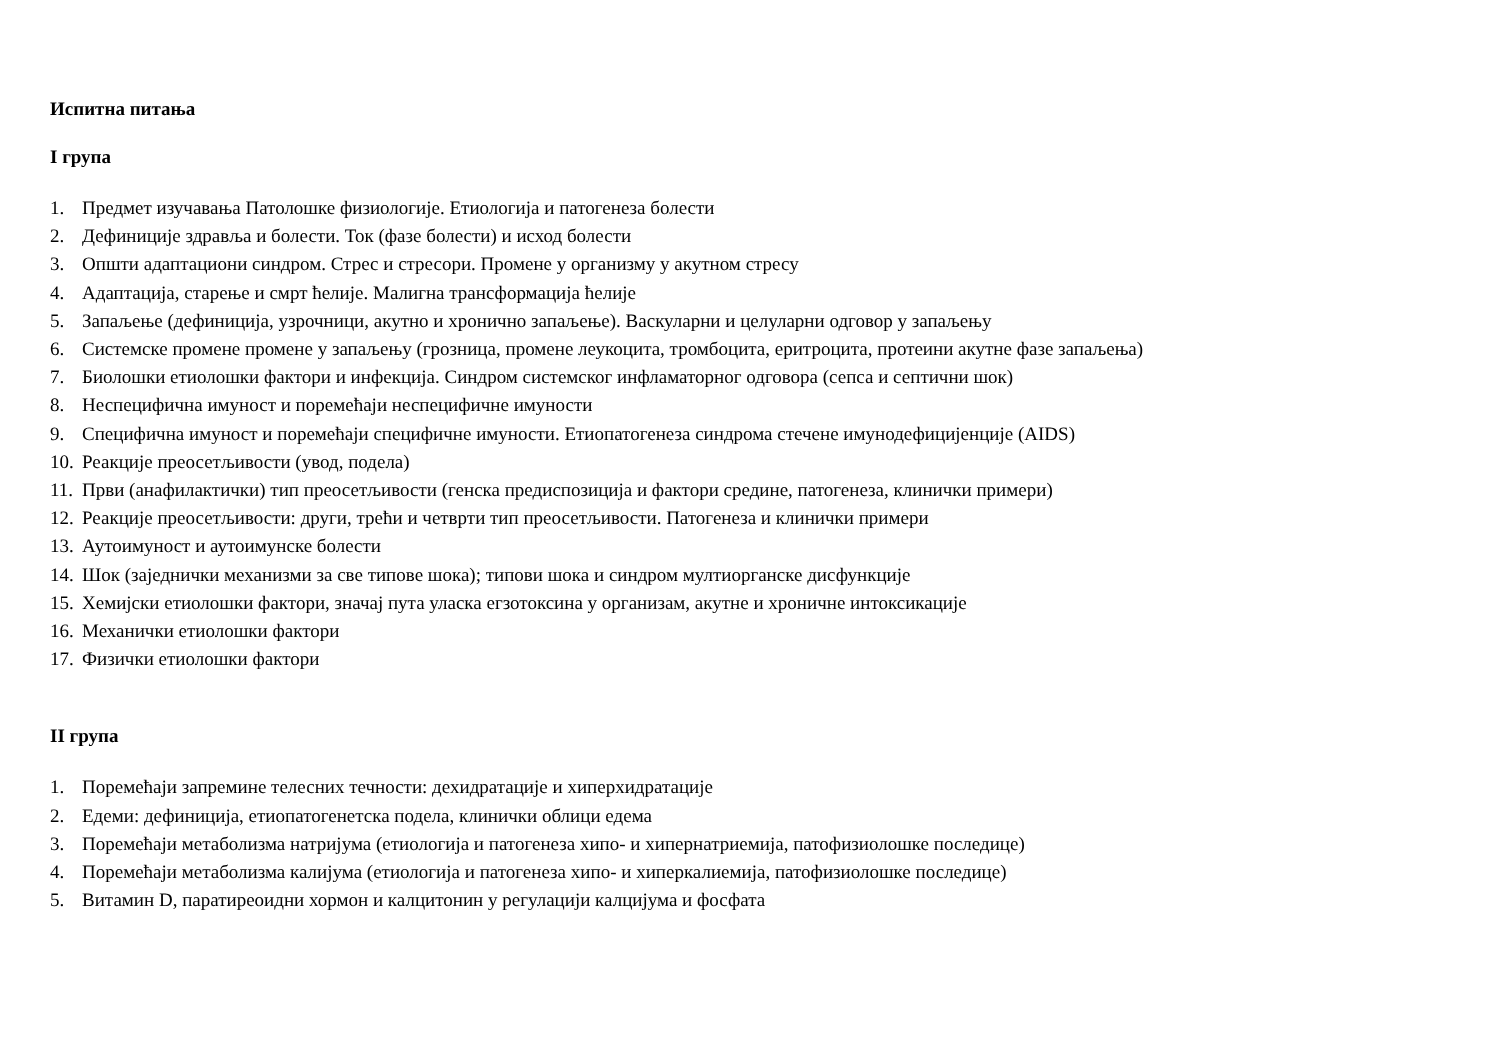Испитна питања
I група
1. Предмет изучавања Патолошке физиологије. Етиологија и патогенеза болести
2. Дефиниције здравља и болести. Ток (фазе болести) и исход болести
3. Општи адаптациони синдром. Стрес и стресори. Промене у организму у акутном стресу
4. Адаптација, старење и смрт ћелије. Малигна трансформација ћелије
5. Запаљење (дефиниција, узрочници, акутно и хронично запаљење). Васкуларни и целуларни одговор у запаљењу
6. Системске промене промене у запаљењу (грозница, промене леукоцита, тромбоцита, еритроцита, протеини акутне фазе запаљења)
7. Биолошки етиолошки фактори и инфекција. Синдром системског инфламаторног одговора (сепса и септични шок)
8. Неспецифична имуност и поремећаји неспецифичне имуности
9. Специфична имуност и поремећаји специфичне имуности. Етиопатогенеза синдрома стечене имунодефицијенције (AIDS)
10. Реакције преосетљивости (увод, подела)
11. Први (анафилактички) тип преосетљивости (генска предиспозиција и фактори средине, патогенеза, клинички примери)
12. Реакције преосетљивости: други, трећи и четврти тип преосетљивости. Патогенеза и клинички примери
13. Аутоимуност и аутоимунске болести
14. Шок (заједнички механизми за све типове шока); типови шока и синдром мултиорганске дисфункције
15. Хемијски етиолошки фактори, значај пута уласка егзотоксина у организам, акутне и хроничне интоксикације
16. Механички етиолошки фактори
17. Физички етиолошки фактори
II група
1. Поремећаји запремине телесних течности: дехидратације и хиперхидратације
2. Едеми: дефиниција, етиопатогенетска подела, клинички облици едема
3. Поремећаји метаболизма натријума (етиологија и патогенеза хипо- и хипернатриемија, патофизиолошке последице)
4. Поремећаји метаболизма калијума (етиологија и патогенеза хипо- и хиперкалиемија, патофизиолошке последице)
5. Витамин D, паратиреоидни хормон и калцитонин у регулацији калцијума и фосфата